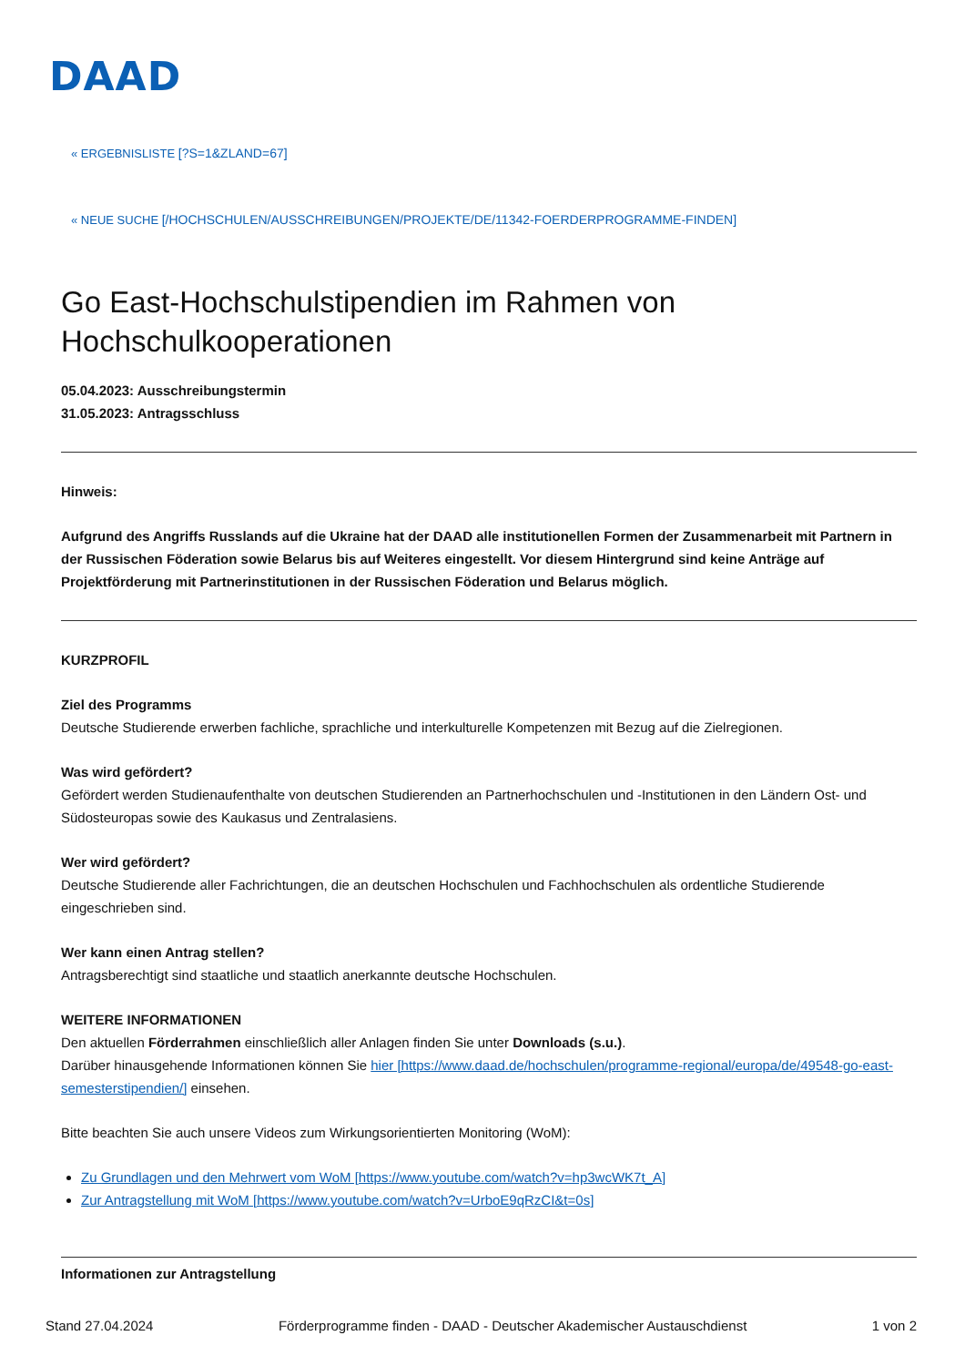DAAD
« ERGEBNISLISTE [?S=1&ZLAND=67]
« NEUE SUCHE [/HOCHSCHULEN/AUSSCHREIBUNGEN/PROJEKTE/DE/11342-FOERDERPROGRAMME-FINDEN]
Go East-Hochschulstipendien im Rahmen von Hochschulkooperationen
05.04.2023: Ausschreibungstermin
31.05.2023: Antragsschluss
Hinweis:
Aufgrund des Angriffs Russlands auf die Ukraine hat der DAAD alle institutionellen Formen der Zusammenarbeit mit Partnern in der Russischen Föderation sowie Belarus bis auf Weiteres eingestellt. Vor diesem Hintergrund sind keine Anträge auf Projektförderung mit Partnerinstitutionen in der Russischen Föderation und Belarus möglich.
KURZPROFIL
Ziel des Programms
Deutsche Studierende erwerben fachliche, sprachliche und interkulturelle Kompetenzen mit Bezug auf die Zielregionen.
Was wird gefördert?
Gefördert werden Studienaufenthalte von deutschen Studierenden an Partnerhochschulen und -Institutionen in den Ländern Ost- und Südosteuropas sowie des Kaukasus und Zentralasiens.
Wer wird gefördert?
Deutsche Studierende aller Fachrichtungen, die an deutschen Hochschulen und Fachhochschulen als ordentliche Studierende eingeschrieben sind.
Wer kann einen Antrag stellen?
Antragsberechtigt sind staatliche und staatlich anerkannte deutsche Hochschulen.
WEITERE INFORMATIONEN
Den aktuellen Förderrahmen einschließlich aller Anlagen finden Sie unter Downloads (s.u.).
Darüber hinausgehende Informationen können Sie hier [https://www.daad.de/hochschulen/programme-regional/europa/de/49548-go-east-semesterstipendien/] einsehen.
Bitte beachten Sie auch unsere Videos zum Wirkungsorientierten Monitoring (WoM):
Zu Grundlagen und den Mehrwert vom WoM [https://www.youtube.com/watch?v=hp3wcWK7t_A]
Zur Antragstellung mit WoM [https://www.youtube.com/watch?v=UrboE9qRzCI&t=0s]
Informationen zur Antragstellung
Stand 27.04.2024 Förderprogramme finden - DAAD - Deutscher Akademischer Austauschdienst 1 von 2